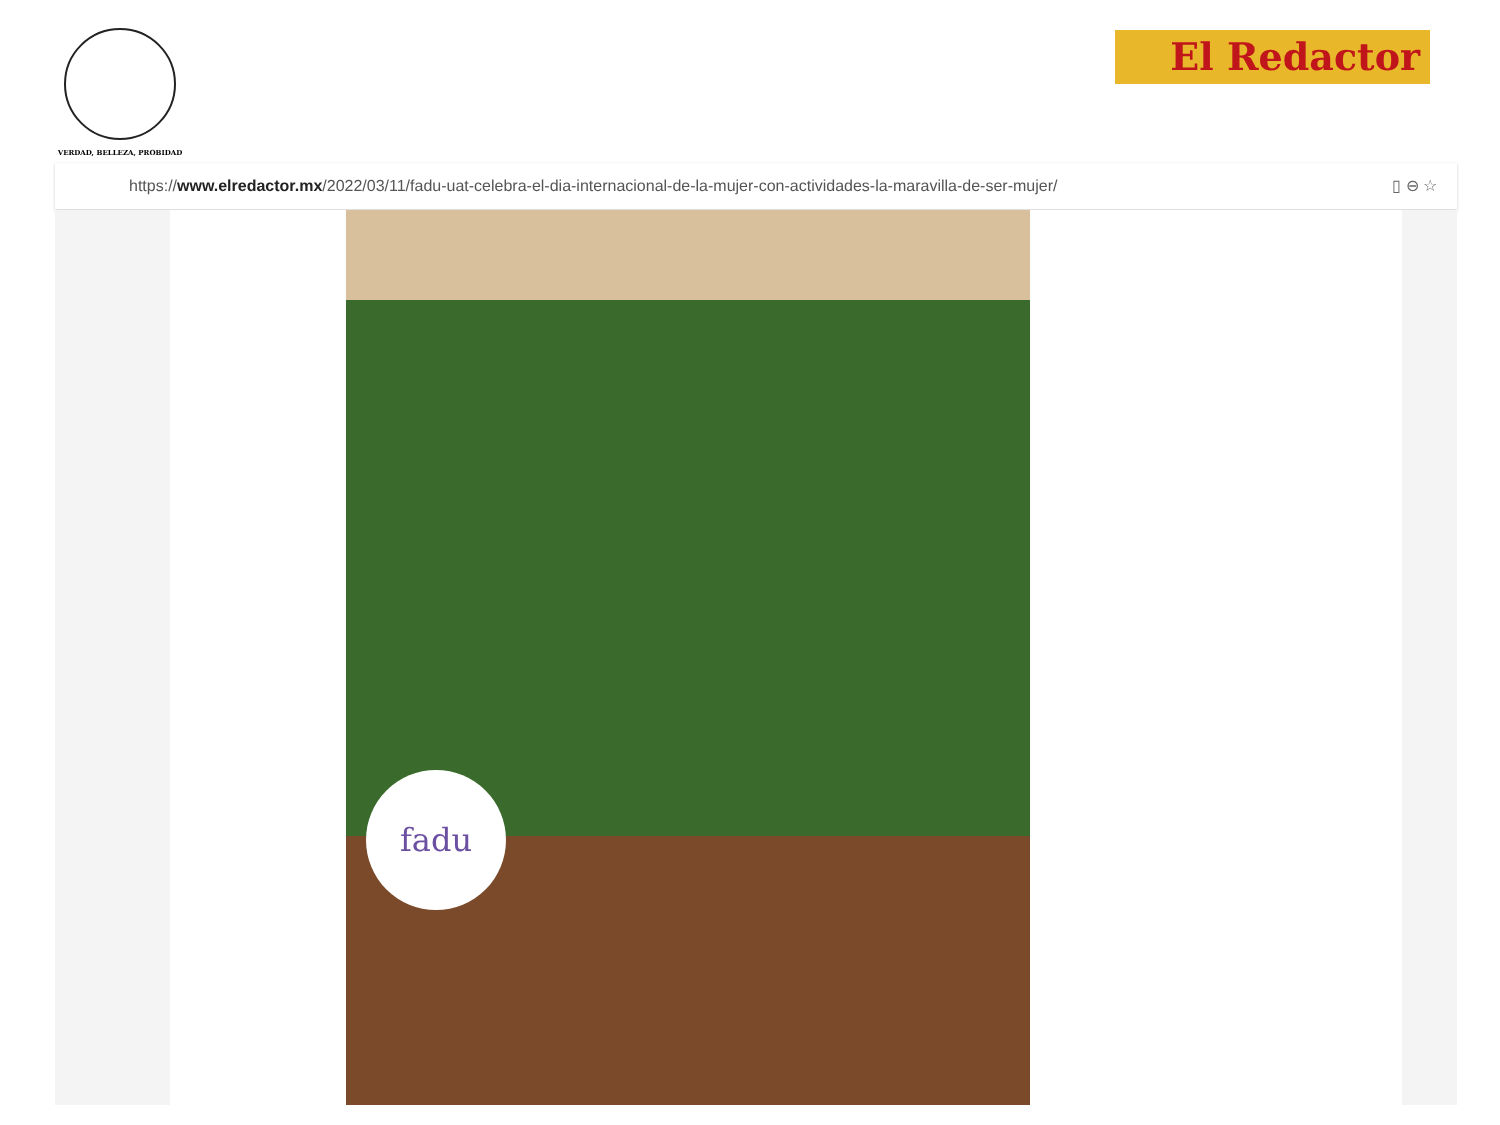VERDAD, BELLEZA, PROBIDAD
El Redactor
https://www.elredactor.mx/2022/03/11/fadu-uat-celebra-el-dia-internacional-de-la-mujer-con-actividades-la-maravilla-de-ser-mujer/ ▯ ⊖ ☆
fadu